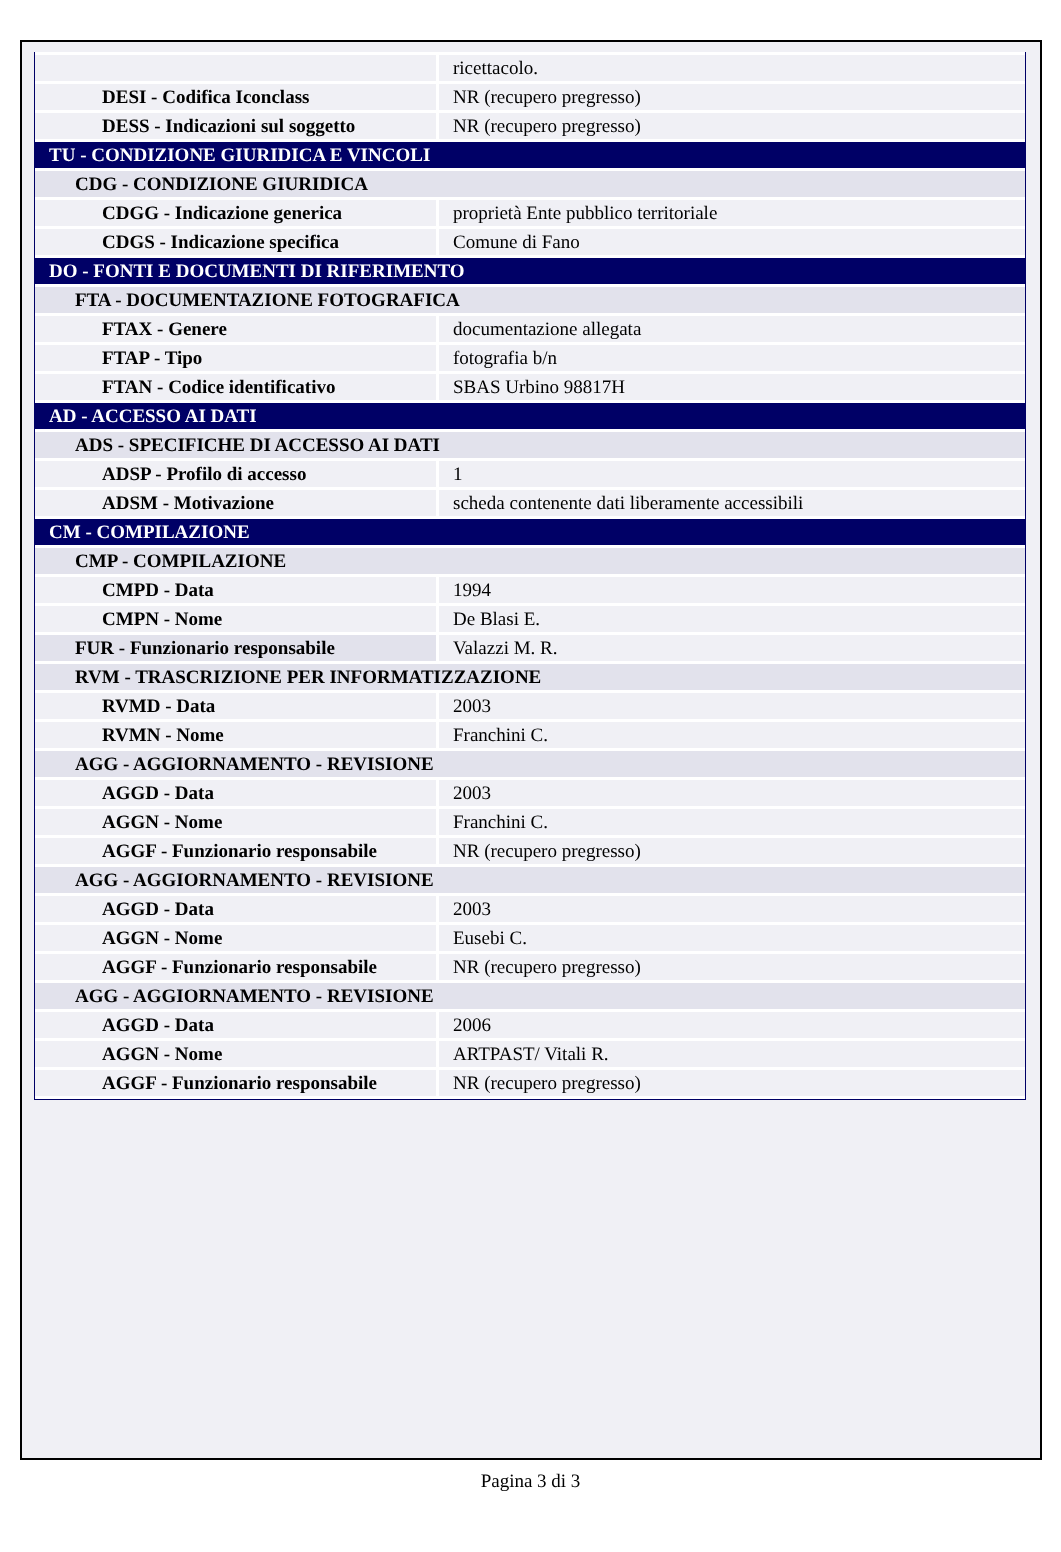| | ricettacolo. |
| DESI - Codifica Iconclass | NR (recupero pregresso) |
| DESS - Indicazioni sul soggetto | NR (recupero pregresso) |
| TU - CONDIZIONE GIURIDICA E VINCOLI | |
| CDG - CONDIZIONE GIURIDICA | |
| CDGG - Indicazione generica | proprietà Ente pubblico territoriale |
| CDGS - Indicazione specifica | Comune di Fano |
| DO - FONTI E DOCUMENTI DI RIFERIMENTO | |
| FTA - DOCUMENTAZIONE FOTOGRAFICA | |
| FTAX - Genere | documentazione allegata |
| FTAP - Tipo | fotografia b/n |
| FTAN - Codice identificativo | SBAS Urbino 98817H |
| AD - ACCESSO AI DATI | |
| ADS - SPECIFICHE DI ACCESSO AI DATI | |
| ADSP - Profilo di accesso | 1 |
| ADSM - Motivazione | scheda contenente dati liberamente accessibili |
| CM - COMPILAZIONE | |
| CMP - COMPILAZIONE | |
| CMPD - Data | 1994 |
| CMPN - Nome | De Blasi E. |
| FUR - Funzionario responsabile | Valazzi M. R. |
| RVM - TRASCRIZIONE PER INFORMATIZZAZIONE | |
| RVMD - Data | 2003 |
| RVMN - Nome | Franchini C. |
| AGG - AGGIORNAMENTO - REVISIONE | |
| AGGD - Data | 2003 |
| AGGN - Nome | Franchini C. |
| AGGF - Funzionario responsabile | NR (recupero pregresso) |
| AGG - AGGIORNAMENTO - REVISIONE | |
| AGGD - Data | 2003 |
| AGGN - Nome | Eusebi C. |
| AGGF - Funzionario responsabile | NR (recupero pregresso) |
| AGG - AGGIORNAMENTO - REVISIONE | |
| AGGD - Data | 2006 |
| AGGN - Nome | ARTPAST/ Vitali R. |
| AGGF - Funzionario responsabile | NR (recupero pregresso) |
Pagina 3 di 3